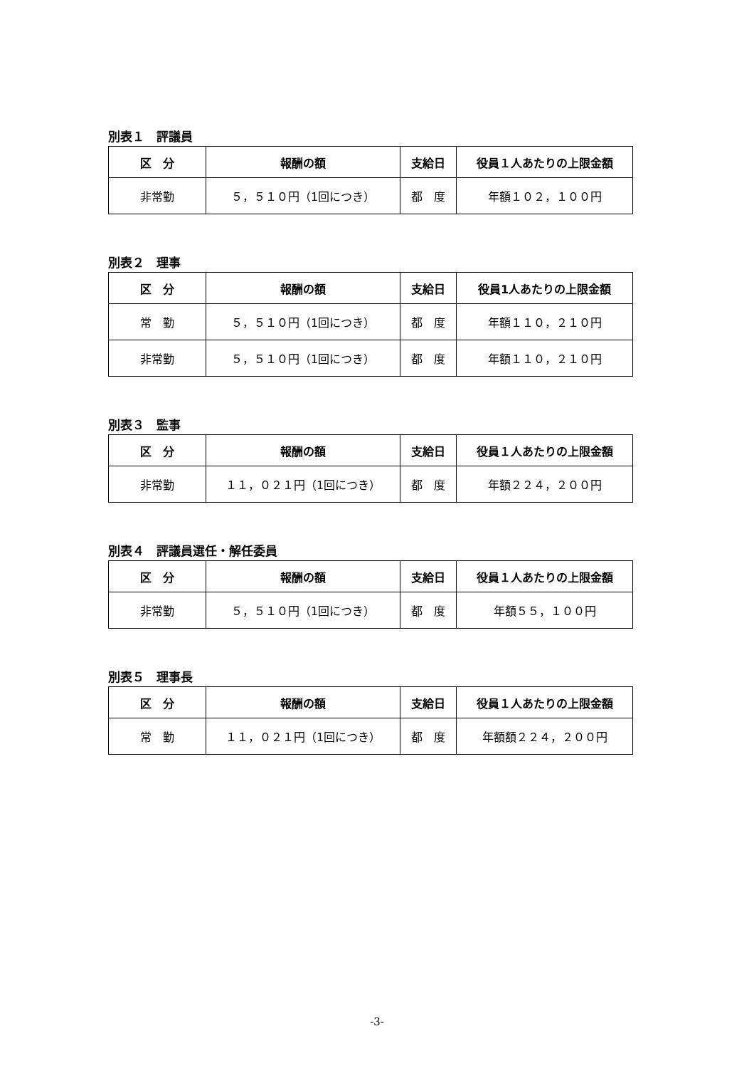別表１　評議員
| 区 分 | 報酬の額 | 支給日 | 役員１人あたりの上限金額 |
| --- | --- | --- | --- |
| 非常勤 | ５，５１０円（1回につき） | 都 度 | 年額１０２，１００円 |
別表２　理事
| 区 分 | 報酬の額 | 支給日 | 役員1人あたりの上限金額 |
| --- | --- | --- | --- |
| 常 勤 | ５，５１０円（1回につき） | 都 度 | 年額１１０，２１０円 |
| 非常勤 | ５，５１０円（1回につき） | 都 度 | 年額１１０，２１０円 |
別表３　監事
| 区 分 | 報酬の額 | 支給日 | 役員１人あたりの上限金額 |
| --- | --- | --- | --- |
| 非常勤 | １１，０２１円（1回につき） | 都 度 | 年額２２４，２００円 |
別表４　評議員選任・解任委員
| 区 分 | 報酬の額 | 支給日 | 役員１人あたりの上限金額 |
| --- | --- | --- | --- |
| 非常勤 | ５，５１０円（1回につき） | 都 度 | 年額５５，１００円 |
別表５　理事長
| 区 分 | 報酬の額 | 支給日 | 役員１人あたりの上限金額 |
| --- | --- | --- | --- |
| 常 勤 | １１，０２１円（1回につき） | 都 度 | 年額額２２４，２００円 |
-3-